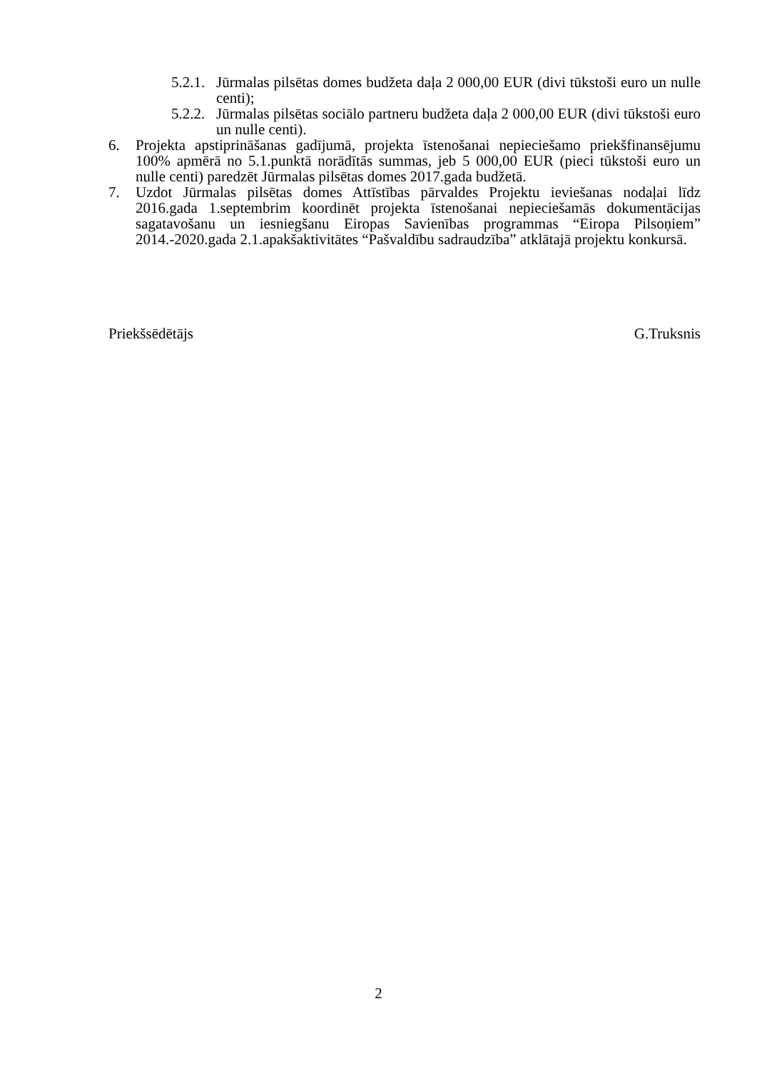5.2.1. Jūrmalas pilsētas domes budžeta daļa 2 000,00 EUR (divi tūkstoši euro un nulle centi);
5.2.2. Jūrmalas pilsētas sociālo partneru budžeta daļa 2 000,00 EUR (divi tūkstoši euro un nulle centi).
6. Projekta apstiprināšanas gadījumā, projekta īstenošanai nepieciešamo priekšfinansējumu 100% apmērā no 5.1.punktā norādītās summas, jeb 5 000,00 EUR (pieci tūkstoši euro un nulle centi) paredzēt Jūrmalas pilsētas domes 2017.gada budžetā.
7. Uzdot Jūrmalas pilsētas domes Attīstības pārvaldes Projektu ieviešanas nodaļai līdz 2016.gada 1.septembrim koordinēt projekta īstenošanai nepieciešamās dokumentācijas sagatavošanu un iesniegšanu Eiropas Savienības programmas “Eiropa Pilsoņiem” 2014.-2020.gada 2.1.apakšaktivitātes “Pašvaldību sadraudzība” atklātajā projektu konkursā.
Priekšsēdētājs G.Truksnis
2